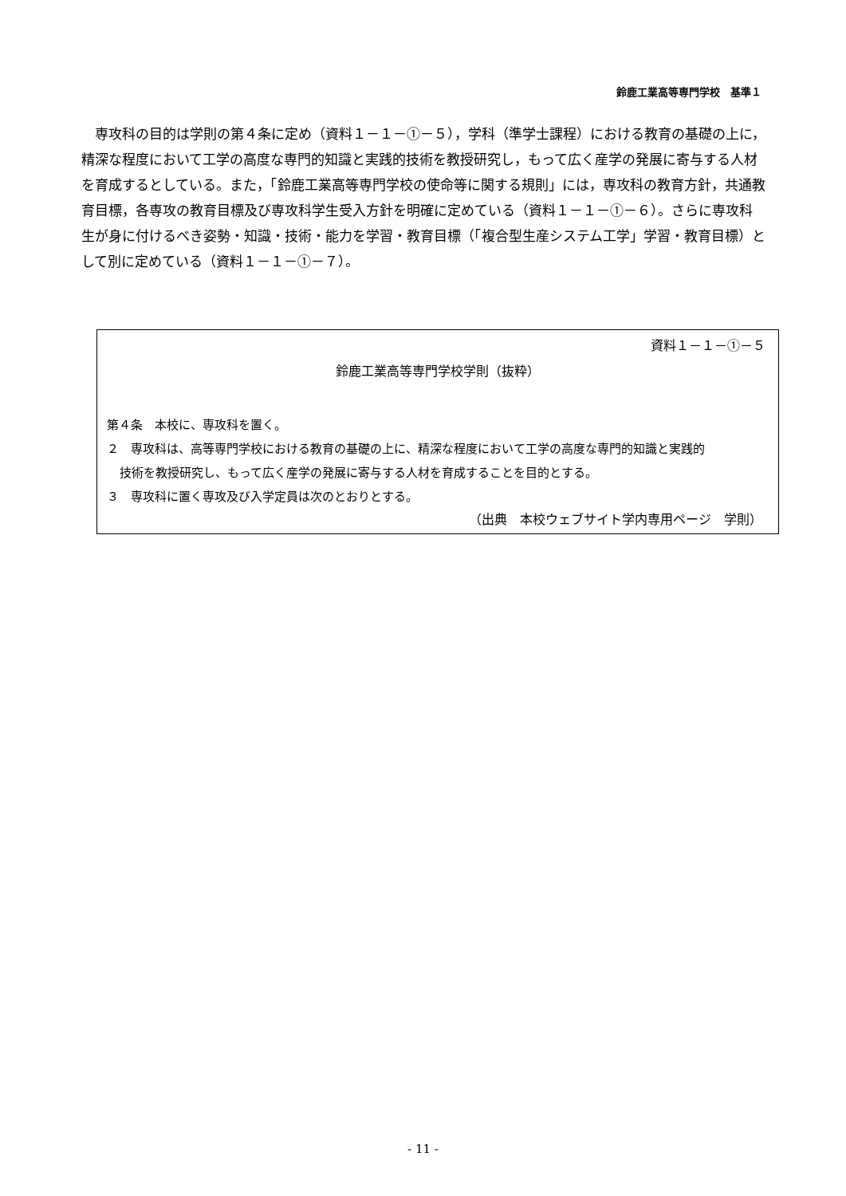鈴鹿工業高等専門学校　基準１
専攻科の目的は学則の第４条に定め（資料１－１－①－５），学科（準学士課程）における教育の基礎の上に，精深な程度において工学の高度な専門的知識と実践的技術を教授研究し，もって広く産学の発展に寄与する人材を育成するとしている。また，「鈴鹿工業高等専門学校の使命等に関する規則」には，専攻科の教育方針，共通教育目標，各専攻の教育目標及び専攻科学生受入方針を明確に定めている（資料１－１－①－６）。さらに専攻科生が身に付けるべき姿勢・知識・技術・能力を学習・教育目標（「複合型生産システム工学」学習・教育目標）として別に定めている（資料１－１－①－７）。
資料１－１－①－５
鈴鹿工業高等専門学校学則（抜粋）
第４条　本校に、専攻科を置く。
２　専攻科は、高等専門学校における教育の基礎の上に、精深な程度において工学の高度な専門的知識と実践的
技術を教授研究し、もって広く産学の発展に寄与する人材を育成することを目的とする。
３　専攻科に置く専攻及び入学定員は次のとおりとする。
（出典　本校ウェブサイト学内専用ページ　学則）
- 11 -